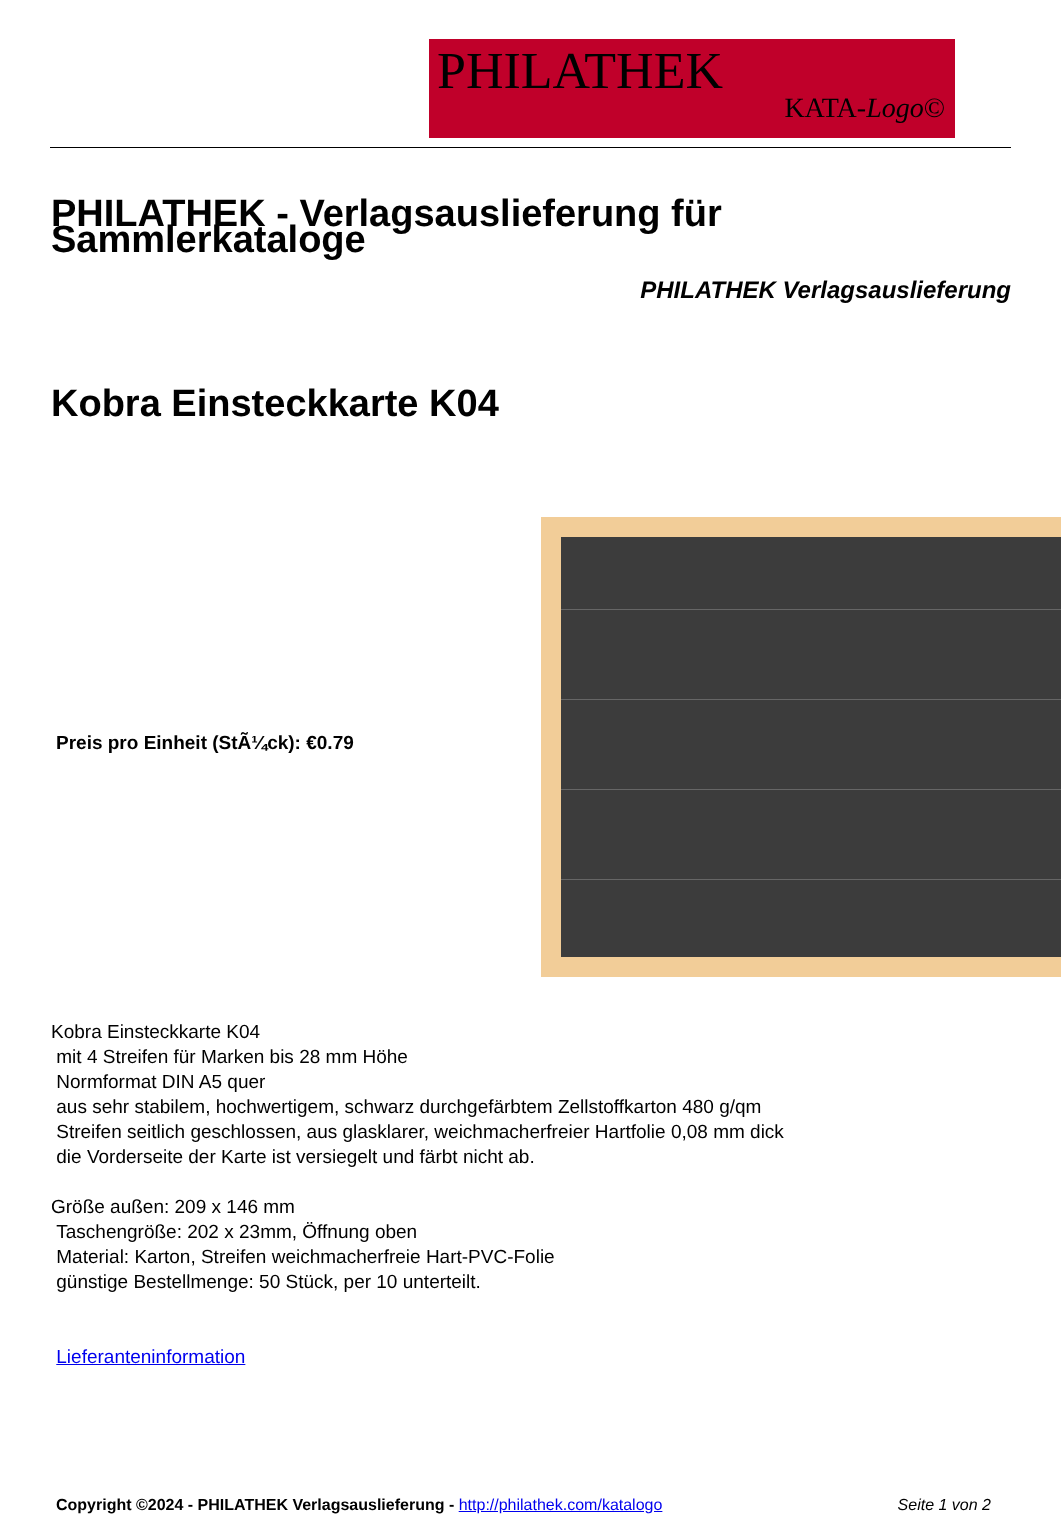PHILATHEK
KATA-Logo©
PHILATHEK - Verlagsauslieferung für Sammlerkataloge
PHILATHEK Verlagsauslieferung
Kobra Einsteckkarte K04
Preis pro Einheit (StÃ¼ck): €0.79
Kobra Einsteckkarte K04
mit 4 Streifen für Marken bis 28 mm Höhe
Normformat DIN A5 quer
aus sehr stabilem, hochwertigem, schwarz durchgefärbtem Zellstoffkarton 480 g/qm
Streifen seitlich geschlossen, aus glasklarer, weichmacherfreier Hartfolie 0,08 mm dick
die Vorderseite der Karte ist versiegelt und färbt nicht ab.
Größe außen: 209 x 146 mm
Taschengröße: 202 x 23mm, Öffnung oben
Material: Karton, Streifen weichmacherfreie Hart-PVC-Folie
günstige Bestellmenge: 50 Stück, per 10 unterteilt.
Lieferanteninformation
Copyright ©2024 - PHILATHEK Verlagsauslieferung - http://philathek.com/katalogo Seite 1 von 2